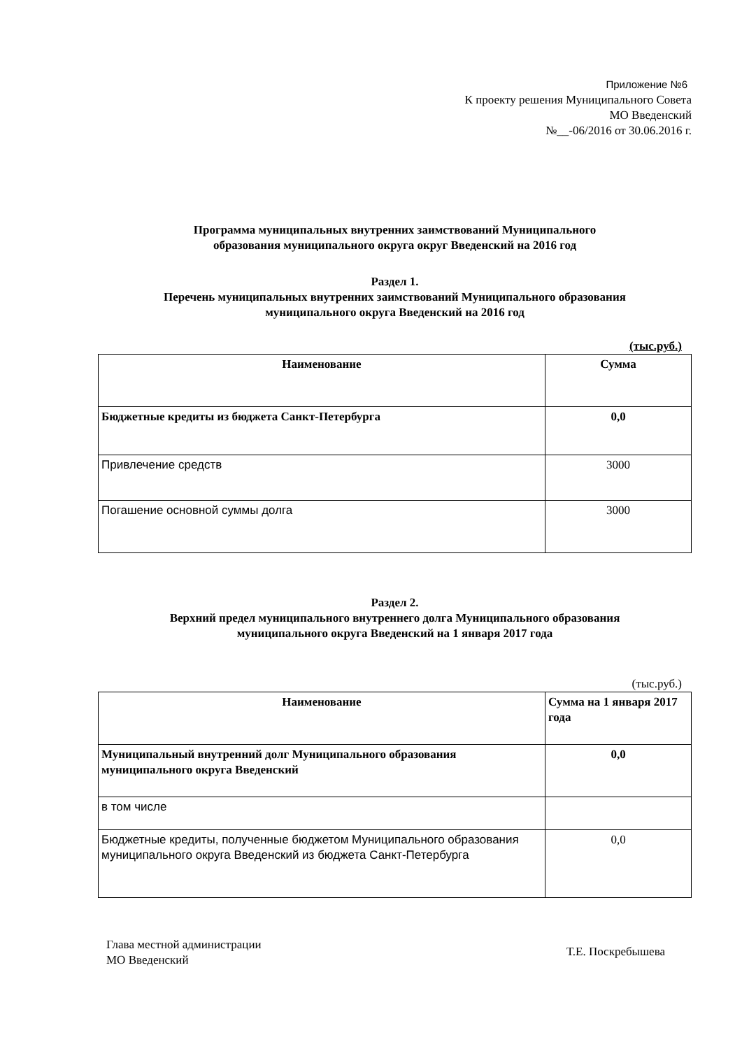Приложение №6
К проекту решения Муниципального Совета
МО Введенский
№__-06/2016 от 30.06.2016 г.
Программа муниципальных внутренних заимствований Муниципального
образования муниципального округа округ Введенский на 2016 год
Раздел 1.
Перечень муниципальных внутренних заимствований Муниципального образования
муниципального округа Введенский на 2016 год
(тыс.руб.)
| Наименование | Сумма |
| Бюджетные кредиты из бюджета Санкт-Петербурга | 0,0 |
| Привлечение средств | 3000 |
| Погашение основной суммы долга | 3000 |
Раздел 2.
Верхний предел муниципального внутреннего долга Муниципального образования
муниципального округа Введенский на 1 января 2017 года
(тыс.руб.)
| Наименование | Сумма на 1 января 2017 года |
| Муниципальный внутренний долг Муниципального образования муниципального округа Введенский | 0,0 |
| в том числе | |
| Бюджетные кредиты, полученные бюджетом Муниципального образования муниципального округа Введенский из бюджета Санкт-Петербурга | 0,0 |
Глава местной администрации
МО Введенский
Т.Е. Поскребышева